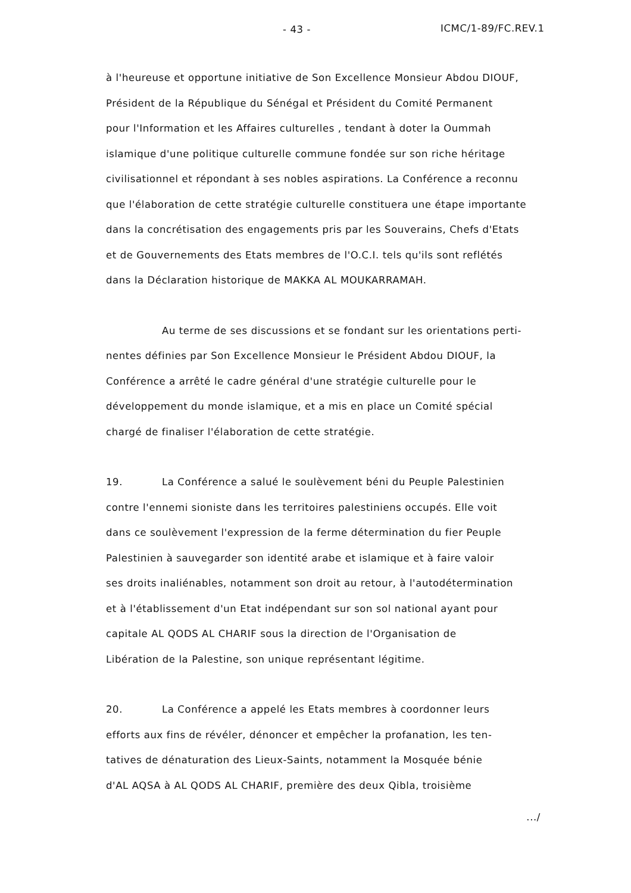- 43 - ICMC/1-89/FC.REV.1
à l'heureuse et opportune initiative de Son Excellence Monsieur Abdou DIOUF,
Président de la République du Sénégal et Président du Comité Permanent
pour l'Information et les Affaires culturelles , tendant à doter la Oummah
islamique d'une politique culturelle commune fondée sur son riche héritage
civilisationnel et répondant à ses nobles aspirations. La Conférence a reconnu
que l'élaboration de cette stratégie culturelle constituera une étape importante
dans la concrétisation des engagements pris par les Souverains, Chefs d'Etats
et de Gouvernements des Etats membres de l'O.C.I. tels qu'ils sont reflétés
dans la Déclaration historique de MAKKA AL MOUKARRAMAH.
Au terme de ses discussions et se fondant sur les orientations perti-
nentes définies par Son Excellence Monsieur le Président Abdou DIOUF, la
Conférence a arrêté le cadre général d'une stratégie culturelle pour le
développement du monde islamique, et a mis en place un Comité spécial
chargé de finaliser l'élaboration de cette stratégie.
19. La Conférence a salué le soulèvement béni du Peuple Palestinien
contre l'ennemi sioniste dans les territoires palestiniens occupés. Elle voit
dans ce soulèvement l'expression de la ferme détermination du fier Peuple
Palestinien à sauvegarder son identité arabe et islamique et à faire valoir
ses droits inaliénables, notamment son droit au retour, à l'autodétermination
et à l'établissement d'un Etat indépendant sur son sol national ayant pour
capitale AL QODS AL CHARIF sous la direction de l'Organisation de
Libération de la Palestine, son unique représentant légitime.
20. La Conférence a appelé les Etats membres à coordonner leurs
efforts aux fins de révéler, dénoncer et empêcher la profanation, les ten-
tatives de dénaturation des Lieux-Saints, notamment la Mosquée bénie
d'AL AQSA à AL QODS AL CHARIF, première des deux Qibla, troisième
.../